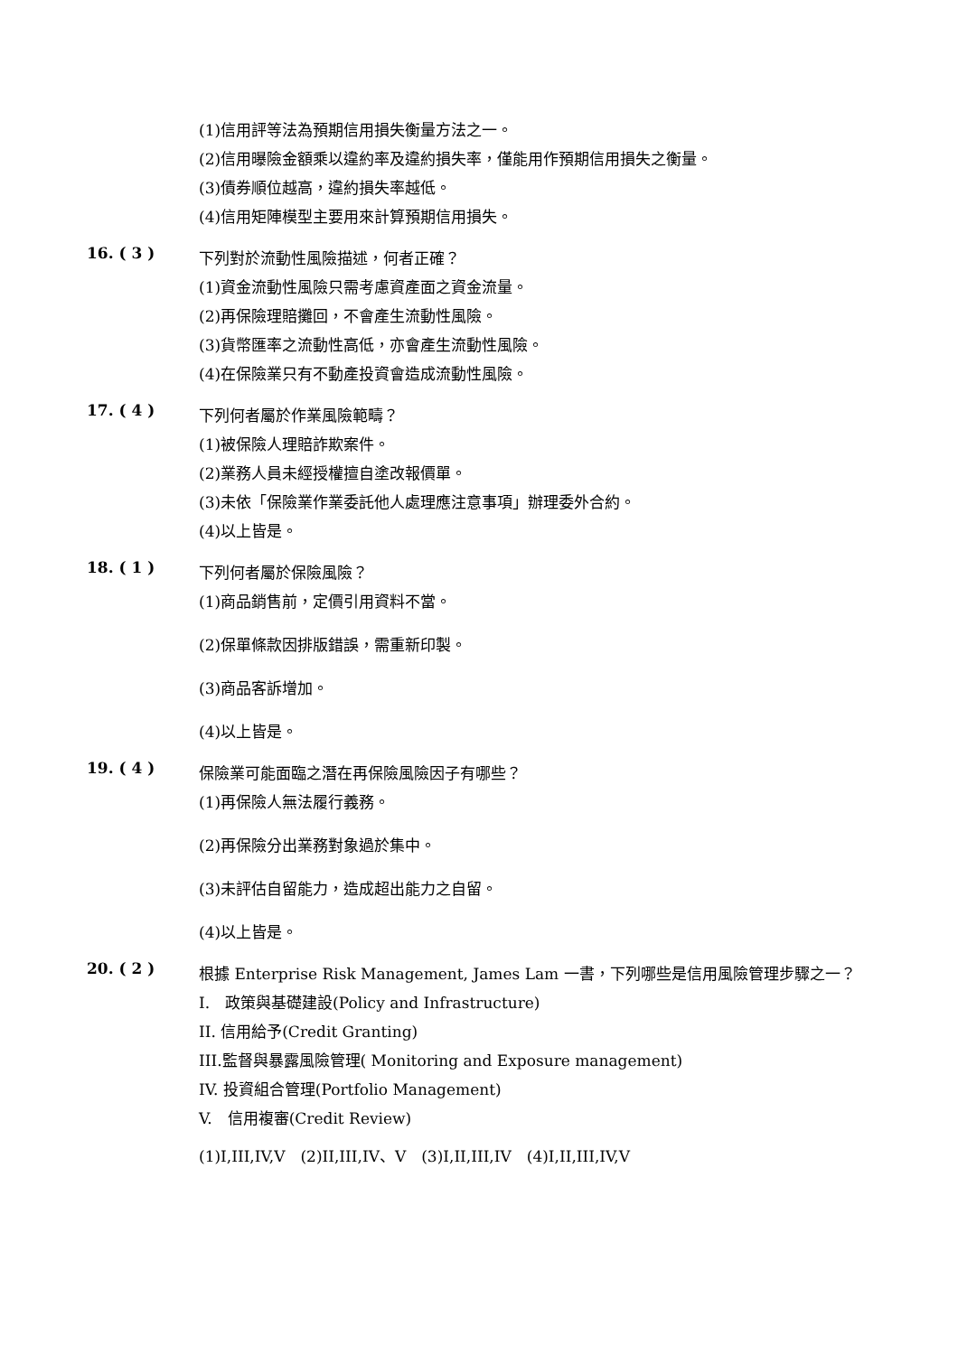(1)信用評等法為預期信用損失衡量方法之一。
(2)信用曝險金額乘以違約率及違約損失率，僅能用作預期信用損失之衡量。
(3)債券順位越高，違約損失率越低。
(4)信用矩陣模型主要用來計算預期信用損失。
16. ( 3 )
下列對於流動性風險描述，何者正確？
(1)資金流動性風險只需考慮資產面之資金流量。
(2)再保險理賠攤回，不會產生流動性風險。
(3)貨幣匯率之流動性高低，亦會產生流動性風險。
(4)在保險業只有不動產投資會造成流動性風險。
17. ( 4 )
下列何者屬於作業風險範疇？
(1)被保險人理賠詐欺案件。
(2)業務人員未經授權擅自塗改報價單。
(3)未依「保險業作業委託他人處理應注意事項」辦理委外合約。
(4)以上皆是。
18. ( 1 )
下列何者屬於保險風險？
(1)商品銷售前，定價引用資料不當。
(2)保單條款因排版錯誤，需重新印製。
(3)商品客訴增加。
(4)以上皆是。
19. ( 4 )
保險業可能面臨之潛在再保險風險因子有哪些？
(1)再保險人無法履行義務。
(2)再保險分出業務對象過於集中。
(3)未評估自留能力，造成超出能力之自留。
(4)以上皆是。
20. ( 2 )
根據 Enterprise Risk Management, James Lam 一書，下列哪些是信用風險管理步驟之一？
I.　政策與基礎建設(Policy and Infrastructure)
II. 信用給予(Credit Granting)
III.監督與暴露風險管理( Monitoring and Exposure management)
IV. 投資組合管理(Portfolio Management)
V.　信用複審(Credit Review)
(1)I,III,IV,V　(2)II,III,IV、V　(3)I,II,III,IV　(4)I,II,III,IV,V